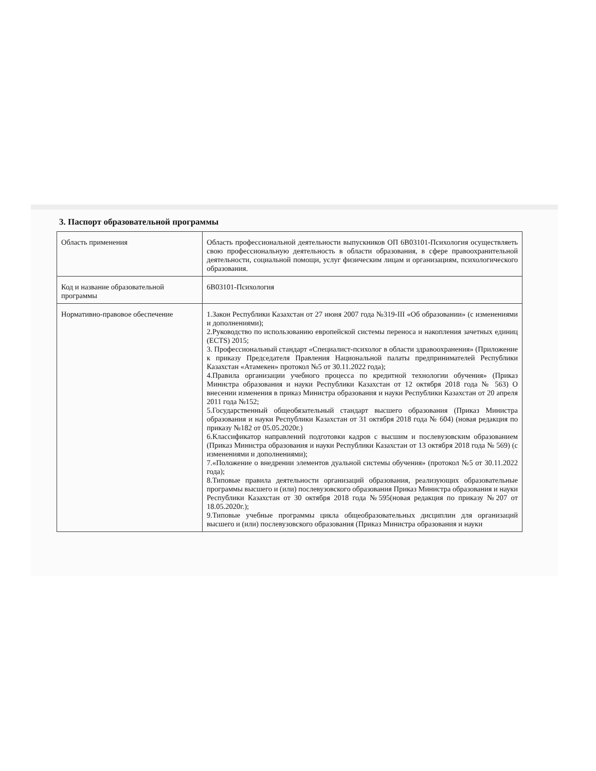3. Паспорт образовательной программы
| Область применения | Область профессиональной деятельности выпускников ОП 6В03101-Психология осуществляеть свою профессиональную деятельность в области образования, в сфере правоохранительной деятельности, социальной помощи, услуг физическим лицам и организациям, психологического образования. |
| Код и название образовательной программы | 6В03101-Психология |
| Нормативно-правовое обеспечение | 1.Закон Республики Казахстан от 27 июня 2007 года №319-III «Об образовании» (с изменениями и дополнениями); 2.Руководство по использованию европейской системы переноса и накопления зачетных единиц (ECTS) 2015; 3. Профессиональный стандарт «Специалист-психолог в области здравоохранения» (Приложение к приказу Председателя Правления Национальной палаты предпринимателей Республики Казахстан «Атамекен» протокол №5 от 30.11.2022 года); 4.Правила организации учебного процесса по кредитной технологии обучения» (Приказ Министра образования и науки Республики Казахстан от 12 октября 2018 года № 563) О внесении изменения в приказ Министра образования и науки Республики Казахстан от 20 апреля 2011 года №152; 5.Государственный общеобязательный стандарт высшего образования (Приказ Министра образования и науки Республики Казахстан от 31 октября 2018 года № 604) (новая редакция по приказу №182 от 05.05.2020г.) 6.Классификатор направлений подготовки кадров с высшим и послевузовским образованием (Приказ Министра образования и науки Республики Казахстан от 13 октября 2018 года № 569) (с изменениями и дополнениями); 7.«Положение о внедрении элементов дуальной системы обучения» (протокол №5 от 30.11.2022 года); 8.Типовые правила деятельности организаций образования, реализующих образовательные программы высшего и (или) послевузовского образования Приказ Министра образования и науки Республики Казахстан от 30 октября 2018 года №595(новая редакция по приказу №207 от 18.05.2020г.); 9.Типовые учебные программы цикла общеобразовательных дисциплин для организаций высшего и (или) послевузовского образования (Приказ Министра образования и науки |